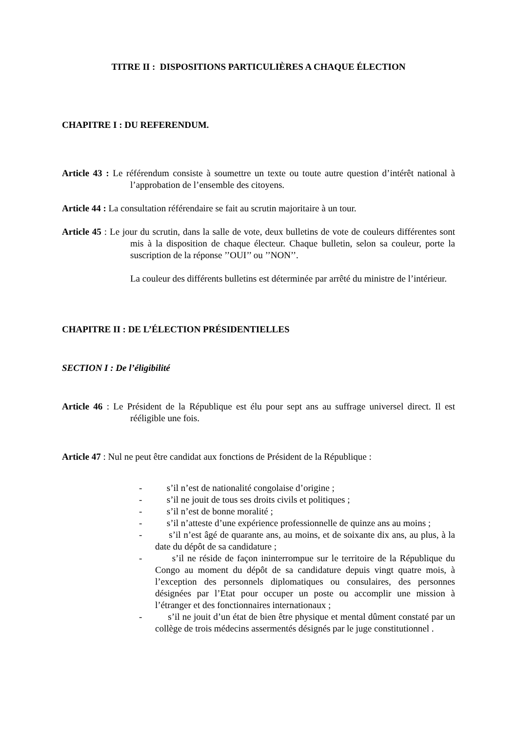TITRE II : DISPOSITIONS PARTICULIÈRES A CHAQUE ÉLECTION
CHAPITRE I : DU REFERENDUM.
Article 43 : Le référendum consiste à soumettre un texte ou toute autre question d’intérêt national à l’approbation de l’ensemble des citoyens.
Article 44 : La consultation référendaire se fait au scrutin majoritaire à un tour.
Article 45 : Le jour du scrutin, dans la salle de vote, deux bulletins de vote de couleurs différentes sont mis à la disposition de chaque électeur. Chaque bulletin, selon sa couleur, porte la suscription de la réponse ’’OUI’’ ou ’’NON’’.
La couleur des différents bulletins est déterminée par arrêté du ministre de l’intérieur.
CHAPITRE II : DE L’ÉLECTION PRÉSIDENTIELLES
SECTION I : De l’éligibilité
Article 46 : Le Président de la République est élu pour sept ans au suffrage universel direct. Il est rééligible une fois.
Article 47 : Nul ne peut être candidat aux fonctions de Président de la République :
- s’il n’est de nationalité congolaise d’origine ;
- s’il ne jouit de tous ses droits civils et politiques ;
- s’il n’est de bonne moralité ;
- s’il n’atteste d’une expérience professionnelle de quinze ans au moins ;
- s’il n’est âgé de quarante ans, au moins, et de soixante dix ans, au plus, à la date du dépôt de sa candidature ;
- s’il ne réside de façon ininterrompue sur le territoire de la République du Congo au moment du dépôt de sa candidature depuis vingt quatre mois, à l’exception des personnels diplomatiques ou consulaires, des personnes désignées par l’Etat pour occuper un poste ou accomplir une mission à l’étranger et des fonctionnaires internationaux ;
- s’il ne jouit d’un état de bien être physique et mental dûment constaté par un collège de trois médecins assermentés désignés par le juge constitutionnel .